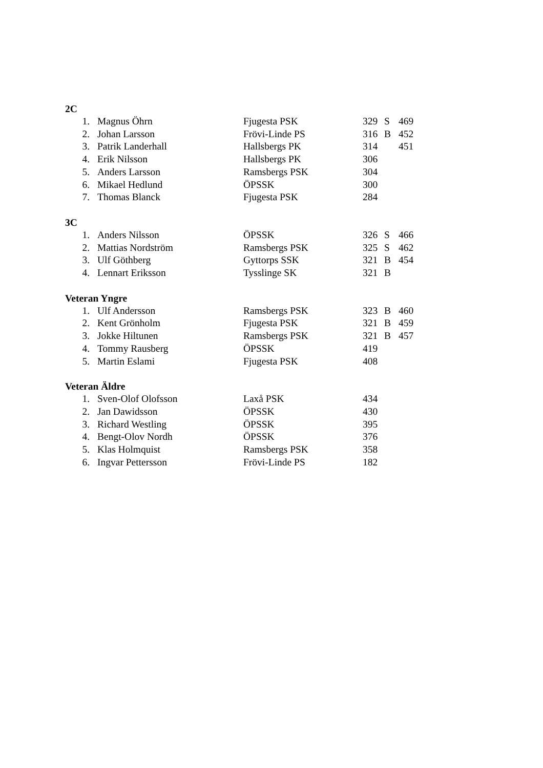2C
| 1. | Magnus Öhrn | Fjugesta PSK | 329 | S | 469 |
| 2. | Johan Larsson | Frövi-Linde PS | 316 | B | 452 |
| 3. | Patrik Landerhall | Hallsbergs PK | 314 | | 451 |
| 4. | Erik Nilsson | Hallsbergs PK | 306 | | |
| 5. | Anders Larsson | Ramsbergs PSK | 304 | | |
| 6. | Mikael Hedlund | ÖPSSK | 300 | | |
| 7. | Thomas Blanck | Fjugesta PSK | 284 | | |
3C
| 1. | Anders Nilsson | ÖPSSK | 326 | S | 466 |
| 2. | Mattias Nordström | Ramsbergs PSK | 325 | S | 462 |
| 3. | Ulf Göthberg | Gyttorps SSK | 321 | B | 454 |
| 4. | Lennart Eriksson | Tysslinge SK | 321 | B | |
Veteran Yngre
| 1. | Ulf Andersson | Ramsbergs PSK | 323 | B | 460 |
| 2. | Kent Grönholm | Fjugesta PSK | 321 | B | 459 |
| 3. | Jokke Hiltunen | Ramsbergs PSK | 321 | B | 457 |
| 4. | Tommy Rausberg | ÖPSSK | 419 | | |
| 5. | Martin Eslami | Fjugesta PSK | 408 | | |
Veteran Äldre
| 1. | Sven-Olof Olofsson | Laxå PSK | 434 | | |
| 2. | Jan Dawidsson | ÖPSSK | 430 | | |
| 3. | Richard Westling | ÖPSSK | 395 | | |
| 4. | Bengt-Olov Nordh | ÖPSSK | 376 | | |
| 5. | Klas Holmquist | Ramsbergs PSK | 358 | | |
| 6. | Ingvar Pettersson | Frövi-Linde PS | 182 | | |